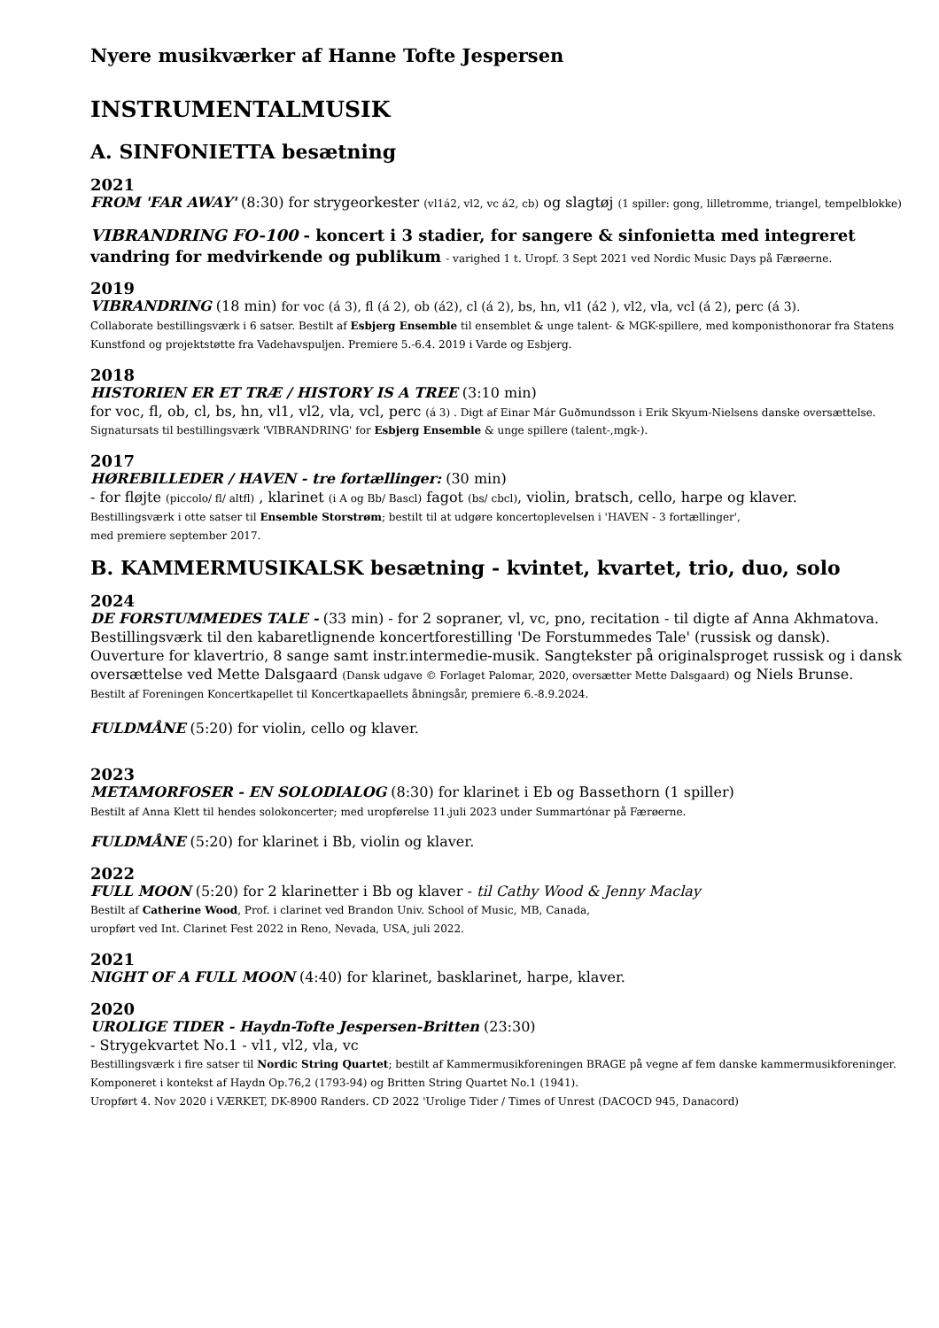Nyere musikværker af Hanne Tofte Jespersen
INSTRUMENTALMUSIK
A. SINFONIETTA besætning
2021
FROM 'FAR AWAY' (8:30) for strygeorkester (vl1á2, vl2, vc á2, cb) og slagtøj (1 spiller: gong, lilletromme, triangel, tempelblokke)
VIBRANDRING FO-100 - koncert i 3 stadier, for sangere & sinfonietta med integreret vandring for medvirkende og publikum - varighed 1 t. Uropf. 3 Sept 2021 ved Nordic Music Days på Færøerne.
2019
VIBRANDRING (18 min) for voc (á 3), fl (á 2), ob (á2), cl (á 2), bs, hn, vl1 (á2 ), vl2, vla, vcl (á 2), perc (á 3).
Collaborate bestillingsværk i 6 satser. Bestilt af Esbjerg Ensemble til ensemblet & unge talent- & MGK-spillere, med komponisthonorar fra Statens Kunstfond og projektstøtte fra Vadehavspuljen. Premiere 5.-6.4. 2019 i Varde og Esbjerg.
2018
HISTORIEN ER ET TRÆ / HISTORY IS A TREE (3:10 min)
for voc, fl, ob, cl, bs, hn, vl1, vl2, vla, vcl, perc (á 3) . Digt af Einar Már Guðmundsson i Erik Skyum-Nielsens danske oversættelse. Signatursats til bestillingsværk 'VIBRANDRING' for Esbjerg Ensemble & unge spillere (talent-,mgk-).
2017
HØREBILLEDER / HAVEN - tre fortællinger: (30 min)
- for fløjte (piccolo/ fl/ altfl) , klarinet (i A og Bb/ Bascl) fagot (bs/ cbcl), violin, bratsch, cello, harpe og klaver.
Bestillingsværk i otte satser til Ensemble Storstrøm; bestilt til at udgøre koncertoplevelsen i 'HAVEN - 3 fortællinger',
med premiere september 2017.
B. KAMMERMUSIKALSK besætning - kvintet, kvartet, trio, duo, solo
2024
DE FORSTUMMEDES TALE - (33 min) - for 2 sopraner, vl, vc, pno, recitation - til digte af Anna Akhmatova. Bestillingsværk til den kabaretlignende koncertforestilling 'De Forstummedes Tale' (russisk og dansk). Ouverture for klavertrio, 8 sange samt instr.intermedie-musik. Sangtekster på originalsproget russisk og i dansk oversættelse ved Mette Dalsgaard (Dansk udgave © Forlaget Palomar, 2020, oversætter Mette Dalsgaard) og Niels Brunse.
Bestilt af Foreningen Koncertkapellet til Koncertkapaellets åbningsår, premiere 6.-8.9.2024.
FULDMÅNE (5:20) for violin, cello og klaver.
2023
METAMORFOSER - EN SOLODIALOG (8:30) for klarinet i Eb og Bassethorn (1 spiller)
Bestilt af Anna Klett til hendes solokoncerter; med uropførelse 11.juli 2023 under Summartónar på Færøerne.
FULDMÅNE (5:20) for klarinet i Bb, violin og klaver.
2022
FULL MOON (5:20) for 2 klarinetter i Bb og klaver - til Cathy Wood & Jenny Maclay
Bestilt af Catherine Wood, Prof. i clarinet ved Brandon Univ. School of Music, MB, Canada,
uropført ved Int. Clarinet Fest 2022 in Reno, Nevada, USA, juli 2022.
2021
NIGHT OF A FULL MOON (4:40) for klarinet, basklarinet, harpe, klaver.
2020
UROLIGE TIDER - Haydn-Tofte Jespersen-Britten (23:30)
- Strygekvartet No.1 - vl1, vl2, vla, vc
Bestillingsværk i fire satser til Nordic String Quartet; bestilt af Kammermusikforeningen BRAGE på vegne af fem danske kammermusikforeninger. Komponeret i kontekst af Haydn Op.76,2 (1793-94) og Britten String Quartet No.1 (1941).
Uropført 4. Nov 2020 i VÆRKET, DK-8900 Randers. CD 2022 'Urolige Tider / Times of Unrest (DACOCD 945, Danacord)